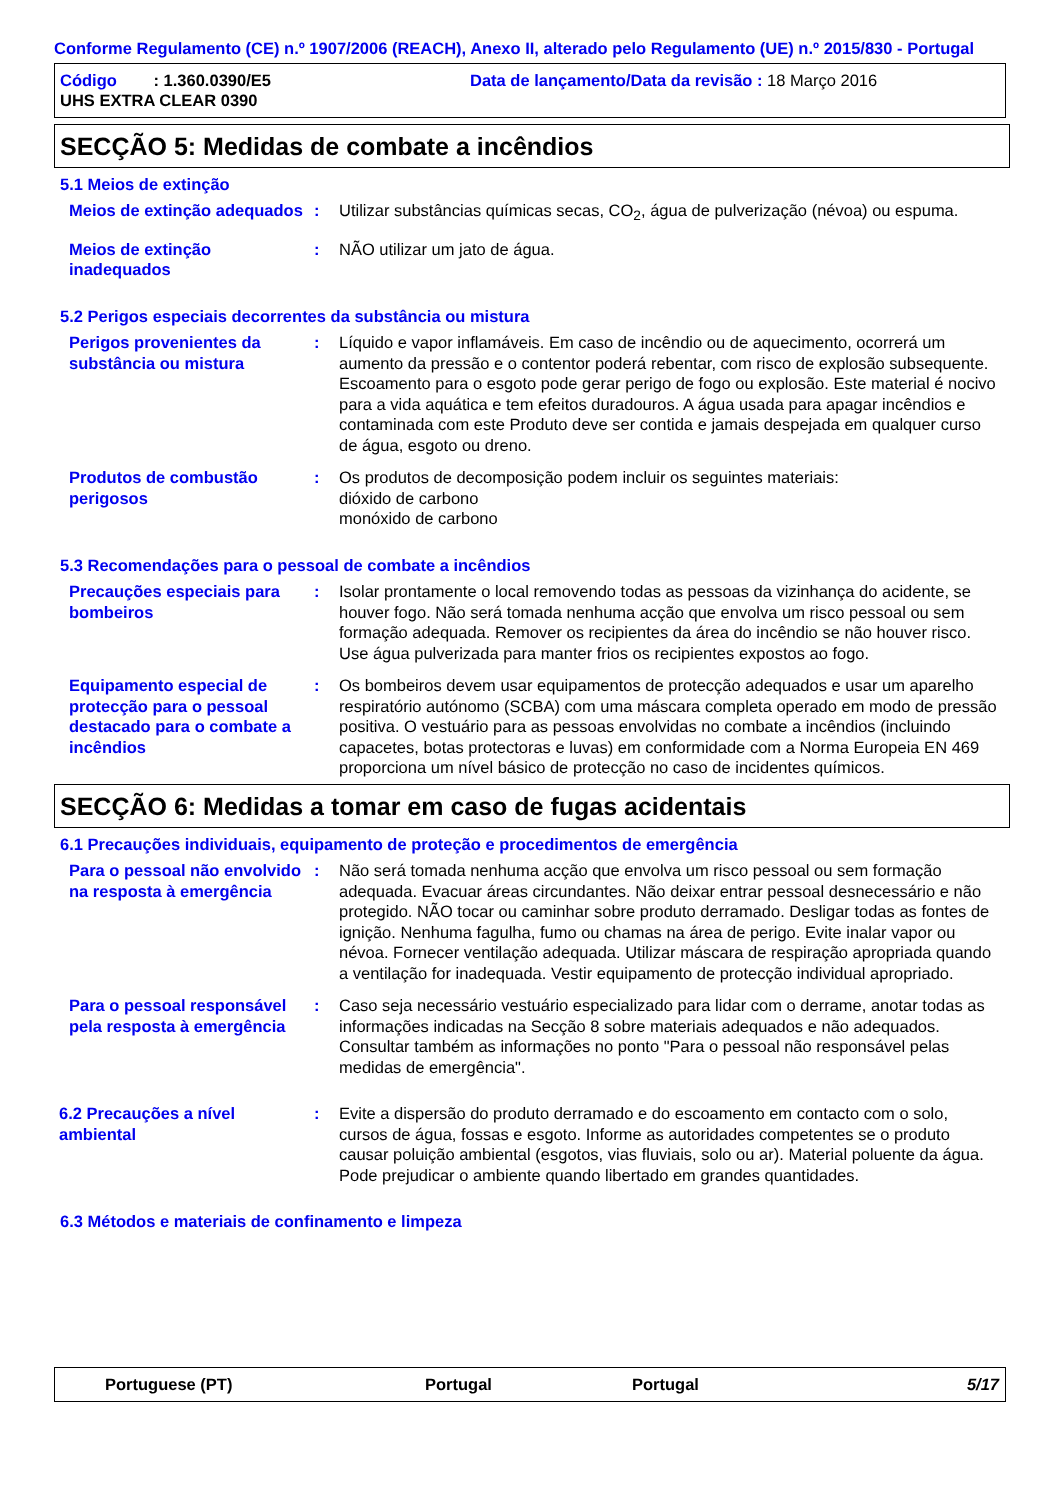Conforme Regulamento (CE) n.º 1907/2006 (REACH), Anexo II, alterado pelo Regulamento (UE) n.º 2015/830 - Portugal
Código : 1.360.0390/E5
Data de lançamento/Data da revisão : 18 Março 2016
UHS EXTRA CLEAR 0390
SECÇÃO 5: Medidas de combate a incêndios
5.1 Meios de extinção
Meios de extinção adequados
: Utilizar substâncias químicas secas, CO<sub>2</sub>, água de pulverização (névoa) ou espuma.
Meios de extinção inadequados
: NÃO utilizar um jato de água.
5.2 Perigos especiais decorrentes da substância ou mistura
Perigos provenientes da substância ou mistura
: Líquido e vapor inflamáveis. Em caso de incêndio ou de aquecimento, ocorrerá um aumento da pressão e o contentor poderá rebentar, com risco de explosão subsequente. Escoamento para o esgoto pode gerar perigo de fogo ou explosão. Este material é nocivo para a vida aquática e tem efeitos duradouros. A água usada para apagar incêndios e contaminada com este Produto deve ser contida e jamais despejada em qualquer curso de água, esgoto ou dreno.
Produtos de combustão perigosos
: Os produtos de decomposição podem incluir os seguintes materiais:
dióxido de carbono
monóxido de carbono
5.3 Recomendações para o pessoal de combate a incêndios
Precauções especiais para bombeiros
: Isolar prontamente o local removendo todas as pessoas da vizinhança do acidente, se houver fogo. Não será tomada nenhuma acção que envolva um risco pessoal ou sem formação adequada. Remover os recipientes da área do incêndio se não houver risco. Use água pulverizada para manter frios os recipientes expostos ao fogo.
Equipamento especial de protecção para o pessoal destacado para o combate a incêndios
: Os bombeiros devem usar equipamentos de protecção adequados e usar um aparelho respiratório autónomo (SCBA) com uma máscara completa operado em modo de pressão positiva. O vestuário para as pessoas envolvidas no combate a incêndios (incluindo capacetes, botas protectoras e luvas) em conformidade com a Norma Europeia EN 469 proporciona um nível básico de protecção no caso de incidentes químicos.
SECÇÃO 6: Medidas a tomar em caso de fugas acidentais
6.1 Precauções individuais, equipamento de proteção e procedimentos de emergência
Para o pessoal não envolvido na resposta à emergência
: Não será tomada nenhuma acção que envolva um risco pessoal ou sem formação adequada. Evacuar áreas circundantes. Não deixar entrar pessoal desnecessário e não protegido. NÃO tocar ou caminhar sobre produto derramado. Desligar todas as fontes de ignição. Nenhuma fagulha, fumo ou chamas na área de perigo. Evite inalar vapor ou névoa. Fornecer ventilação adequada. Utilizar máscara de respiração apropriada quando a ventilação for inadequada. Vestir equipamento de protecção individual apropriado.
Para o pessoal responsável pela resposta à emergência
: Caso seja necessário vestuário especializado para lidar com o derrame, anotar todas as informações indicadas na Secção 8 sobre materiais adequados e não adequados. Consultar também as informações no ponto "Para o pessoal não responsável pelas medidas de emergência".
6.2 Precauções a nível ambiental
: Evite a dispersão do produto derramado e do escoamento em contacto com o solo, cursos de água, fossas e esgoto. Informe as autoridades competentes se o produto causar poluição ambiental (esgotos, vias fluviais, solo ou ar). Material poluente da água. Pode prejudicar o ambiente quando libertado em grandes quantidades.
6.3 Métodos e materiais de confinamento e limpeza
Portuguese (PT) Portugal Portugal 5/17